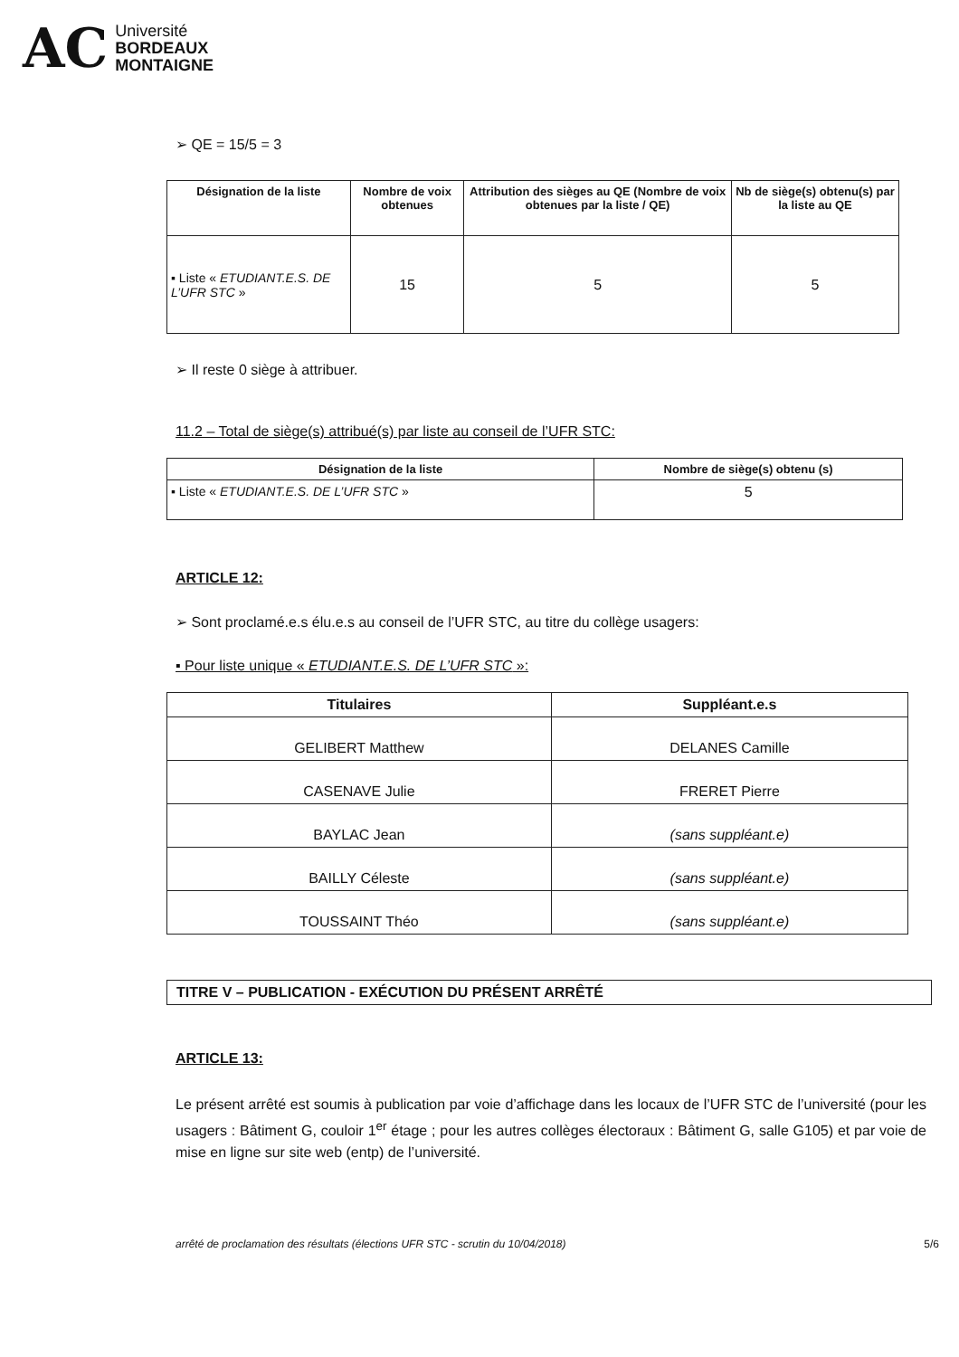AC
Université
BORDEAUX
MONTAIGNE
➢ QE = 15/5 = 3
| Désignation de la liste | Nombre de voix obtenues | Attribution des sièges au QE (Nombre de voix obtenues par la liste / QE) | Nb de siège(s) obtenu(s) par la liste au QE |
| --- | --- | --- | --- |
| ▪ Liste « ETUDIANT.E.S. DE L’UFR STC » | 15 | 5 | 5 |
➢ Il reste 0 siège à attribuer.
11.2 – Total de siège(s) attribué(s) par liste au conseil de l’UFR STC:
| Désignation de la liste | Nombre de siège(s) obtenu (s) |
| --- | --- |
| ▪ Liste « ETUDIANT.E.S. DE L’UFR STC » | 5 |
ARTICLE 12:
➢ Sont proclamé.e.s élu.e.s au conseil de l’UFR STC, au titre du collège usagers:
▪ Pour liste unique « ETUDIANT.E.S. DE L’UFR STC »:
| Titulaires | Suppléant.e.s |
| --- | --- |
| GELIBERT Matthew | DELANES Camille |
| CASENAVE Julie | FRERET Pierre |
| BAYLAC Jean | (sans suppléant.e) |
| BAILLY Céleste | (sans suppléant.e) |
| TOUSSAINT Théo | (sans suppléant.e) |
TITRE V – PUBLICATION - EXÉCUTION DU PRÉSENT ARRÊTÉ
ARTICLE 13:
Le présent arrêté est soumis à publication par voie d’affichage dans les locaux de l’UFR STC de l’université (pour les usagers : Bâtiment G, couloir 1<sup>er</sup> étage ; pour les autres collèges électoraux : Bâtiment G, salle G105) et par voie de mise en ligne sur site web (entp) de l’université.
arrêté de proclamation des résultats (élections UFR STC - scrutin du 10/04/2018) 5/6